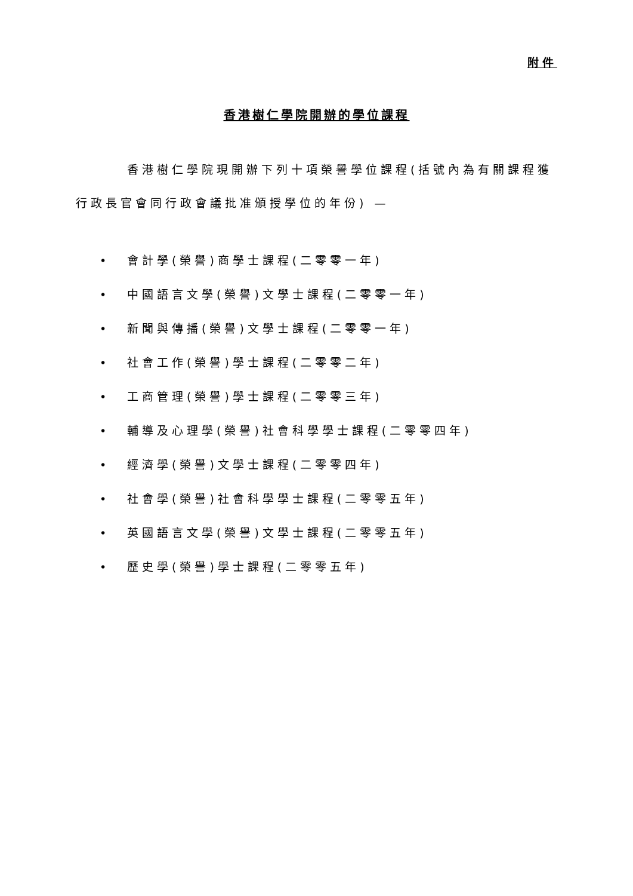附件
香港樹仁學院開辦的學位課程
香港樹仁學院現開辦下列十項榮譽學位課程(括號內為有關課程獲行政長官會同行政會議批准頒授學位的年份) —
• 會計學(榮譽)商學士課程(二零零一年)
• 中國語言文學(榮譽)文學士課程(二零零一年)
• 新聞與傳播(榮譽)文學士課程(二零零一年)
• 社會工作(榮譽)學士課程(二零零二年)
• 工商管理(榮譽)學士課程(二零零三年)
• 輔導及心理學(榮譽)社會科學學士課程(二零零四年)
• 經濟學(榮譽)文學士課程(二零零四年)
• 社會學(榮譽)社會科學學士課程(二零零五年)
• 英國語言文學(榮譽)文學士課程(二零零五年)
• 歷史學(榮譽)學士課程(二零零五年)